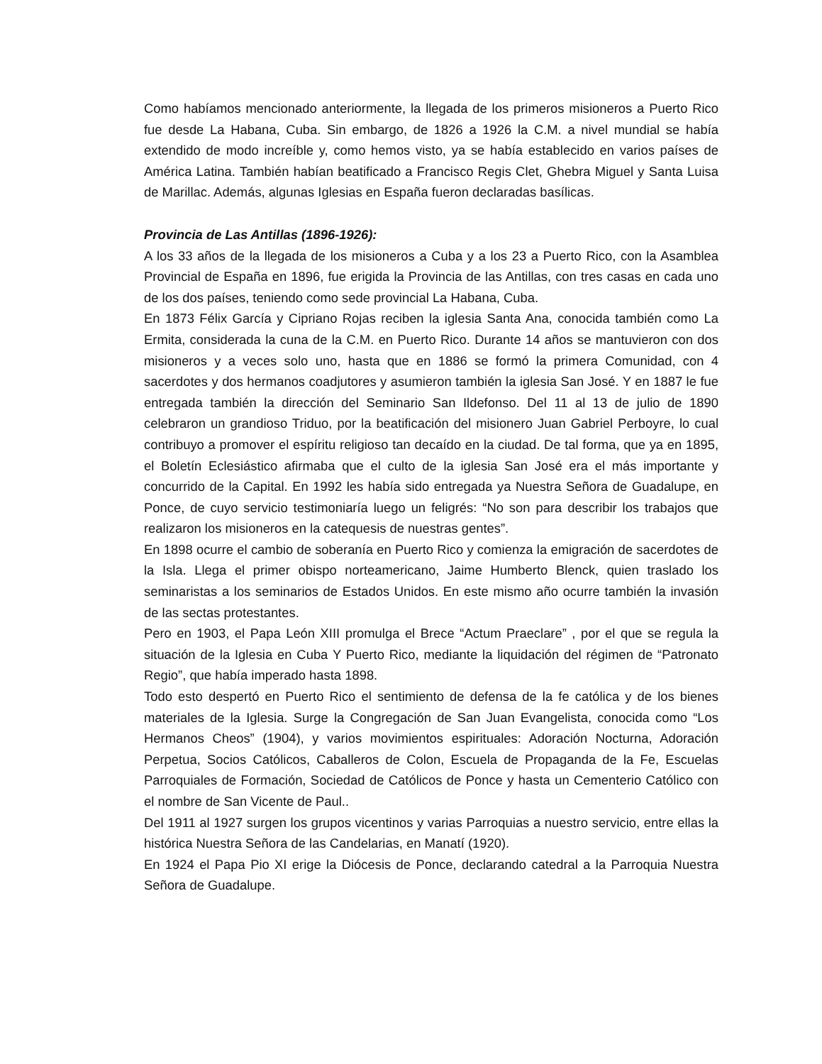Como habíamos mencionado anteriormente, la llegada de los primeros misioneros a Puerto Rico fue desde La Habana, Cuba. Sin embargo, de 1826 a 1926 la C.M. a nivel mundial se había extendido de modo increíble y, como hemos visto, ya se había establecido en varios países de América Latina. También habían beatificado a Francisco Regis Clet, Ghebra Miguel y Santa Luisa de Marillac. Además, algunas Iglesias en España fueron declaradas basílicas.
Provincia de Las Antillas (1896-1926):
A los 33 años de la llegada de los misioneros a Cuba y a los 23 a Puerto Rico, con la Asamblea Provincial de España en 1896, fue erigida la Provincia de las Antillas, con tres casas en cada uno de los dos países, teniendo como sede provincial La Habana, Cuba.
En 1873 Félix García y Cipriano Rojas reciben la iglesia Santa Ana, conocida también como La Ermita, considerada la cuna de la C.M. en Puerto Rico. Durante 14 años se mantuvieron con dos misioneros y a veces solo uno, hasta que en 1886 se formó la primera Comunidad, con 4 sacerdotes y dos hermanos coadjutores y asumieron también la iglesia San José. Y en 1887 le fue entregada también la dirección del Seminario San Ildefonso. Del 11 al 13 de julio de 1890 celebraron un grandioso Triduo, por la beatificación del misionero Juan Gabriel Perboyre, lo cual contribuyo a promover el espíritu religioso tan decaído en la ciudad. De tal forma, que ya en 1895, el Boletín Eclesiástico afirmaba que el culto de la iglesia San José era el más importante y concurrido de la Capital. En 1992 les había sido entregada ya Nuestra Señora de Guadalupe, en Ponce, de cuyo servicio testimoniaría luego un feligrés: “No son para describir los trabajos que realizaron los misioneros en la catequesis de nuestras gentes”.
En 1898 ocurre el cambio de soberanía en Puerto Rico y comienza la emigración de sacerdotes de la Isla. Llega el primer obispo norteamericano, Jaime Humberto Blenck, quien traslado los seminaristas a los seminarios de Estados Unidos. En este mismo año ocurre también la invasión de las sectas protestantes.
Pero en 1903, el Papa León XIII promulga el Brece “Actum Praeclare” , por el que se regula la situación de la Iglesia en Cuba Y Puerto Rico, mediante la liquidación del régimen de “Patronato Regio”, que había imperado hasta 1898.
Todo esto despertó en Puerto Rico el sentimiento de defensa de la fe católica y de los bienes materiales de la Iglesia. Surge la Congregación de San Juan Evangelista, conocida como “Los Hermanos Cheos” (1904), y varios movimientos espirituales: Adoración Nocturna, Adoración Perpetua, Socios Católicos, Caballeros de Colon, Escuela de Propaganda de la Fe, Escuelas Parroquiales de Formación, Sociedad de Católicos de Ponce y hasta un Cementerio Católico con el nombre de San Vicente de Paul..
Del 1911 al 1927 surgen los grupos vicentinos y varias Parroquias a nuestro servicio, entre ellas la histórica Nuestra Señora de las Candelarias, en Manatí (1920).
En 1924 el Papa Pio XI erige la Diócesis de Ponce, declarando catedral a la Parroquia Nuestra Señora de Guadalupe.